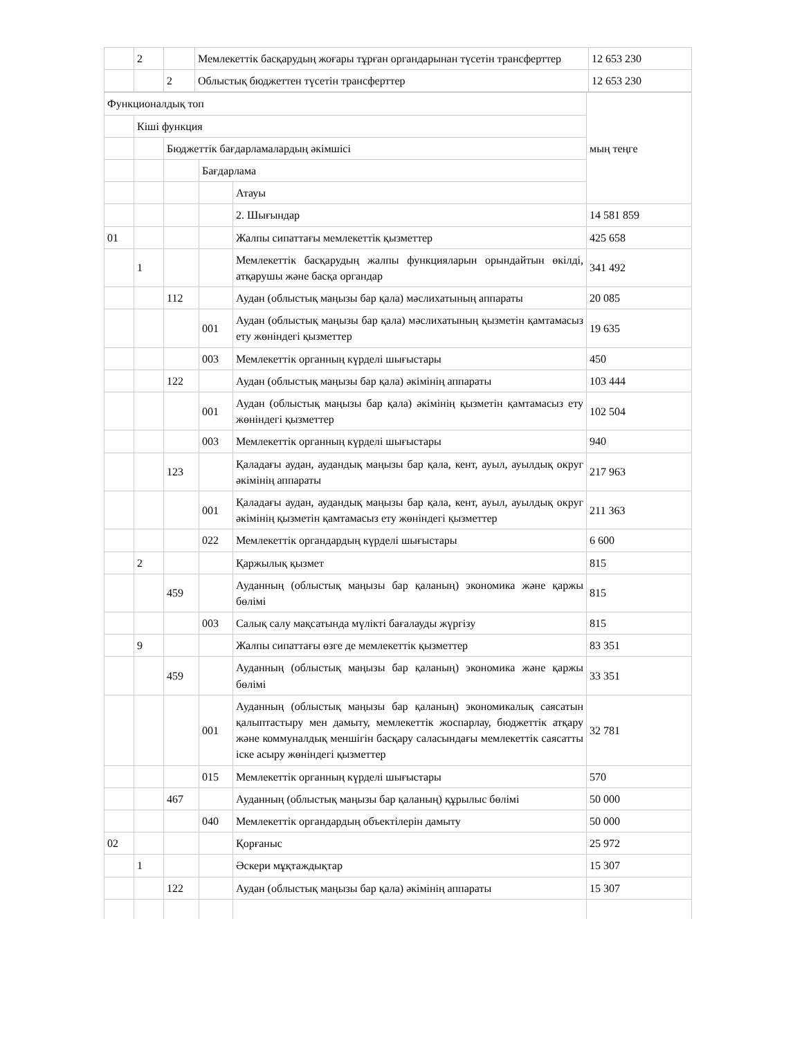| | 2 | | Мемлекеттік басқарудың жоғары тұрған органдарынан түсетін трансферттер | 12 653 230 |
| | | 2 | Облыстық бюджеттен түсетін трансферттер | 12 653 230 |
| Функционалдық топ | | | | | мың теңге |
| | Кіші функция | | | | |
| | | Бюджеттік бағдарламалардың әкімшісі | | | |
| | | | Бағдарлама | | |
| | | | | Атауы | |
| | | | | 2. Шығындар | 14 581 859 |
| 01 | | | | Жалпы сипаттағы мемлекеттік қызметтер | 425 658 |
| | 1 | | | Мемлекеттік басқарудың жалпы функцияларын орындайтын өкілді, атқарушы және басқа органдар | 341 492 |
| | | 112 | | Аудан (облыстық маңызы бар қала) мәслихатының аппараты | 20 085 |
| | | | 001 | Аудан (облыстық маңызы бар қала) мәслихатының қызметін қамтамасыз ету жөніндегі қызметтер | 19 635 |
| | | | 003 | Мемлекеттік органның күрделі шығыстары | 450 |
| | | 122 | | Аудан (облыстық маңызы бар қала) әкімінің аппараты | 103 444 |
| | | | 001 | Аудан (облыстық маңызы бар қала) әкімінің қызметін қамтамасыз ету жөніндегі қызметтер | 102 504 |
| | | | 003 | Мемлекеттік органның күрделі шығыстары | 940 |
| | | 123 | | Қаладағы аудан, аудандық маңызы бар қала, кент, ауыл, ауылдық округ әкімінің аппараты | 217 963 |
| | | | 001 | Қаладағы аудан, аудандық маңызы бар қала, кент, ауыл, ауылдық округ әкімінің қызметін қамтамасыз ету жөніндегі қызметтер | 211 363 |
| | | | 022 | Мемлекеттік органдардың күрделі шығыстары | 6 600 |
| | 2 | | | Қаржылық қызмет | 815 |
| | | 459 | | Ауданның (облыстық маңызы бар қаланың) экономика және қаржы бөлімі | 815 |
| | | | 003 | Салық салу мақсатында мүлікті бағалауды жүргізу | 815 |
| | 9 | | | Жалпы сипаттағы өзге де мемлекеттік қызметтер | 83 351 |
| | | 459 | | Ауданның (облыстық маңызы бар қаланың) экономика және қаржы бөлімі | 33 351 |
| | | | 001 | Ауданның (облыстық маңызы бар қаланың) экономикалық саясатын қалыптастыру мен дамыту, мемлекеттік жоспарлау, бюджеттік атқару және коммуналдық меншігін басқару саласындағы мемлекеттік саясатты іске асыру жөніндегі қызметтер | 32 781 |
| | | | 015 | Мемлекеттік органның күрделі шығыстары | 570 |
| | | 467 | | Ауданның (облыстық маңызы бар қаланың) құрылыс бөлімі | 50 000 |
| | | | 040 | Мемлекеттік органдардың объектілерін дамыту | 50 000 |
| 02 | | | | Қорғаныс | 25 972 |
| | 1 | | | Әскери мұқтаждықтар | 15 307 |
| | | 122 | | Аудан (облыстық маңызы бар қала) әкімінің аппараты | 15 307 |